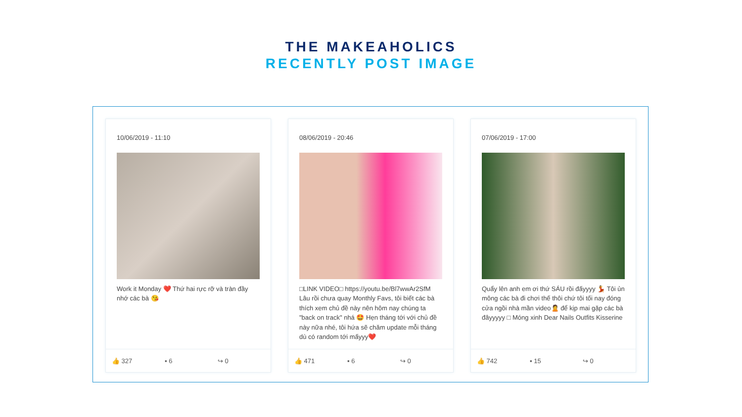THE MAKEAHOLICS
RECENTLY POST IMAGE
10/06/2019 - 11:10
Work it Monday ❤️ Thứ hai rực rỡ và tràn đầy nhớ các bà 😘
👍 327 ▪ 6 ↪ 0
08/06/2019 - 20:46
□LINK VIDEO□ https://youtu.be/Bl7wwAr2SfM Lâu rồi chưa quay Monthly Favs, tôi biết các bà thích xem chủ đề này nên hôm nay chúng ta "back on track" nhá 🤩 Hẹn tháng tới với chủ đề này nữa nhé, tôi hứa sẽ chăm update mỗi tháng dù có random tới mấyyy❤️
👍 471 ▪ 6 ↪ 0
07/06/2019 - 17:00
Quẩy lên anh em ơi thứ SÁU rồi đấyyyy 💃 Tôi ủn mông các bà đi chơi thế thôi chứ tôi tối nay đóng cửa ngồi nhà mần video🙎 để kịp mai gặp các bà đâyyyyy □ Móng xinh Dear Nails Outfits Kisserine
👍 742 ▪ 15 ↪ 0